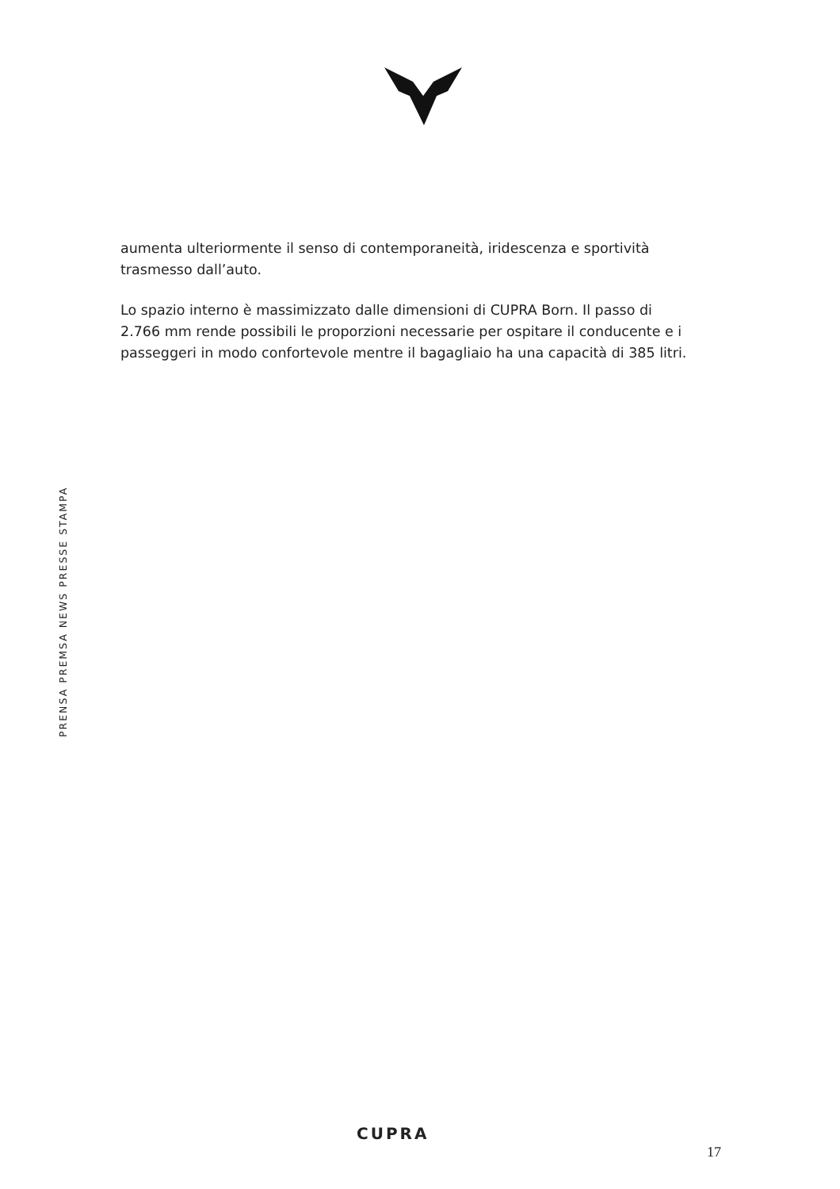aumenta ulteriormente il senso di contemporaneità, iridescenza e sportività trasmesso dall’auto.
Lo spazio interno è massimizzato dalle dimensioni di CUPRA Born. Il passo di 2.766 mm rende possibili le proporzioni necessarie per ospitare il conducente e i passeggeri in modo confortevole mentre il bagagliaio ha una capacità di 385 litri.
PRENSA PREMSA NEWS PRESSE STAMPA
CUPRA
17